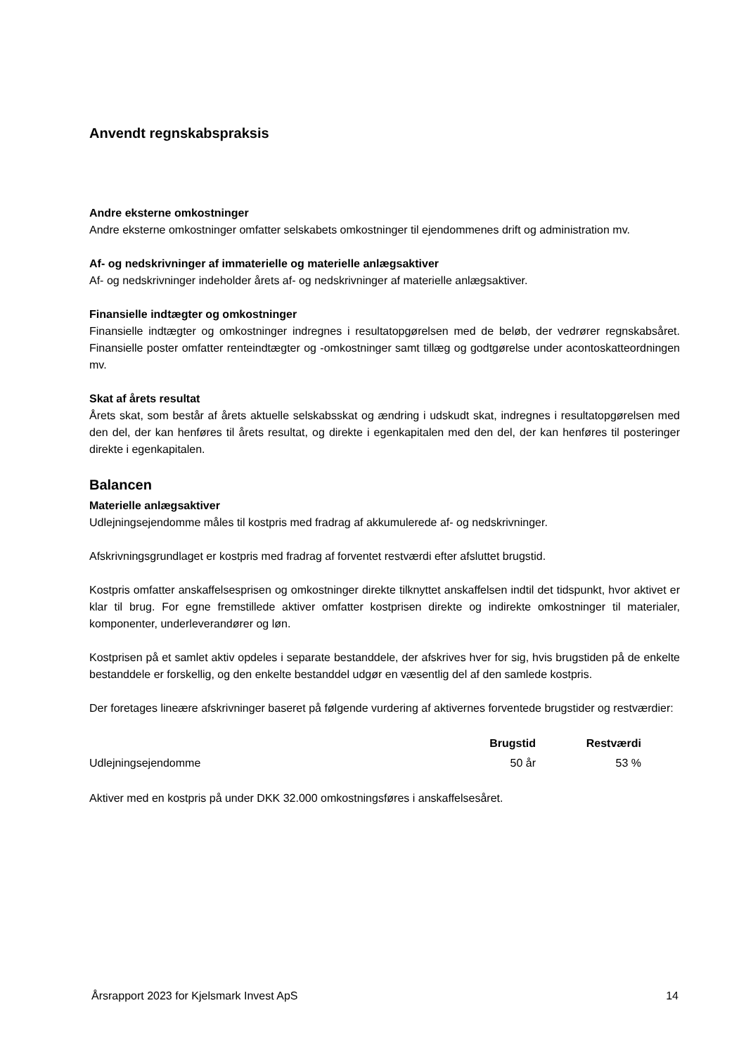Anvendt regnskabspraksis
Andre eksterne omkostninger
Andre eksterne omkostninger omfatter selskabets omkostninger til ejendommenes drift og administration mv.
Af- og nedskrivninger af immaterielle og materielle anlægsaktiver
Af- og nedskrivninger indeholder årets af- og nedskrivninger af materielle anlægsaktiver.
Finansielle indtægter og omkostninger
Finansielle indtægter og omkostninger indregnes i resultatopgørelsen med de beløb, der vedrører regnskabsåret. Finansielle poster omfatter renteindtægter og -omkostninger samt tillæg og godtgørelse under acontoskatteordningen mv.
Skat af årets resultat
Årets skat, som består af årets aktuelle selskabsskat og ændring i udskudt skat, indregnes i resultatopgørelsen med den del, der kan henføres til årets resultat, og direkte i egenkapitalen med den del, der kan henføres til posteringer direkte i egenkapitalen.
Balancen
Materielle anlægsaktiver
Udlejningsejendomme måles til kostpris med fradrag af akkumulerede af- og nedskrivninger.
Afskrivningsgrundlaget er kostpris med fradrag af forventet restværdi efter afsluttet brugstid.
Kostpris omfatter anskaffelsesprisen og omkostninger direkte tilknyttet anskaffelsen indtil det tidspunkt, hvor aktivet er klar til brug. For egne fremstillede aktiver omfatter kostprisen direkte og indirekte omkostninger til materialer, komponenter, underleverandører og løn.
Kostprisen på et samlet aktiv opdeles i separate bestanddele, der afskrives hver for sig, hvis brugstiden på de enkelte bestanddele er forskellig, og den enkelte bestanddel udgør en væsentlig del af den samlede kostpris.
Der foretages lineære afskrivninger baseret på følgende vurdering af aktivernes forventede brugstider og restværdier:
| | Brugstid | Restværdi |
| --- | --- | --- |
| Udlejningsejendomme | 50 år | 53 % |
Aktiver med en kostpris på under DKK 32.000 omkostningsføres i anskaffelsesåret.
Årsrapport 2023 for Kjelsmark Invest ApS 14